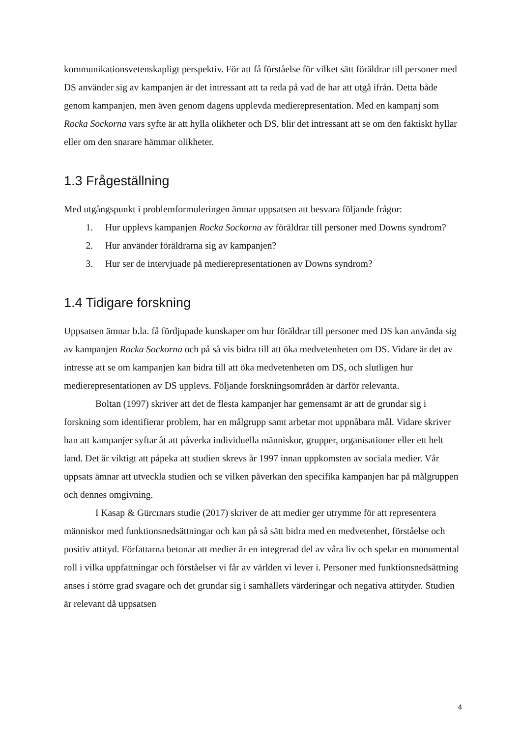kommunikationsvetenskapligt perspektiv. För att få förståelse för vilket sätt föräldrar till personer med DS använder sig av kampanjen är det intressant att ta reda på vad de har att utgå ifrån. Detta både genom kampanjen, men även genom dagens upplevda medierepresentation. Med en kampanj som Rocka Sockorna vars syfte är att hylla olikheter och DS, blir det intressant att se om den faktiskt hyllar eller om den snarare hämmar olikheter.
1.3 Frågeställning
Med utgångspunkt i problemformuleringen ämnar uppsatsen att besvara följande frågor:
1. Hur upplevs kampanjen Rocka Sockorna av föräldrar till personer med Downs syndrom?
2. Hur använder föräldrarna sig av kampanjen?
3. Hur ser de intervjuade på medierepresentationen av Downs syndrom?
1.4 Tidigare forskning
Uppsatsen ämnar b.la. få fördjupade kunskaper om hur föräldrar till personer med DS kan använda sig av kampanjen Rocka Sockorna och på så vis bidra till att öka medvetenheten om DS. Vidare är det av intresse att se om kampanjen kan bidra till att öka medvetenheten om DS, och slutligen hur medierepresentationen av DS upplevs. Följande forskningsområden är därför relevanta.
Boltan (1997) skriver att det de flesta kampanjer har gemensamt är att de grundar sig i forskning som identifierar problem, har en målgrupp samt arbetar mot uppnåbara mål. Vidare skriver han att kampanjer syftar åt att påverka individuella människor, grupper, organisationer eller ett helt land. Det är viktigt att påpeka att studien skrevs år 1997 innan uppkomsten av sociala medier. Vår uppsats ämnar att utveckla studien och se vilken påverkan den specifika kampanjen har på målgruppen och dennes omgivning.
I Kasap & Gürcınars studie (2017) skriver de att medier ger utrymme för att representera människor med funktionsnedsättningar och kan på så sätt bidra med en medvetenhet, förståelse och positiv attityd. Författarna betonar att medier är en integrerad del av våra liv och spelar en monumental roll i vilka uppfattningar och förståelser vi får av världen vi lever i. Personer med funktionsnedsättning anses i större grad svagare och det grundar sig i samhällets värderingar och negativa attityder. Studien är relevant då uppsatsen
4